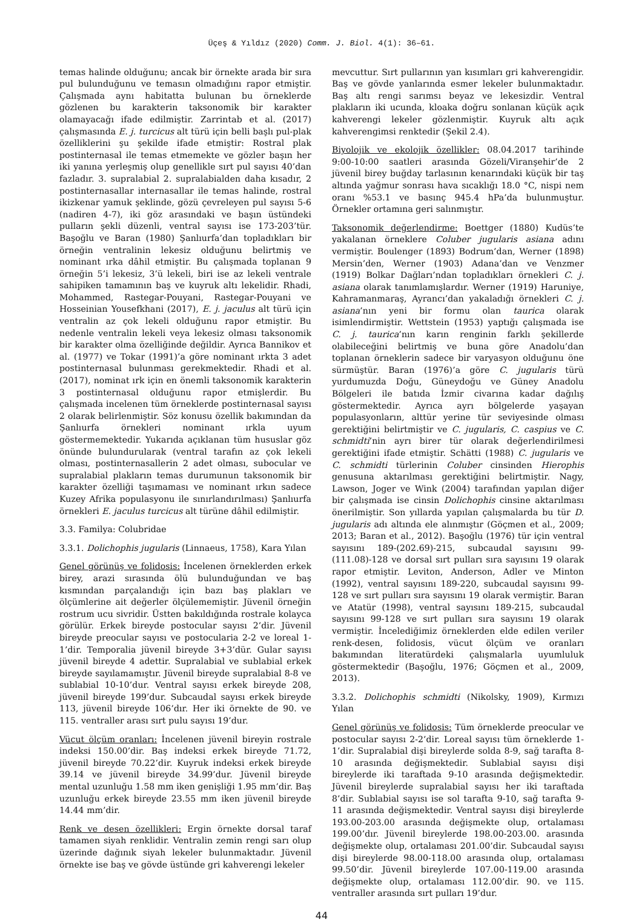Üçeş & Yıldız (2020) Comm. J. Biol. 4(1): 36–61.
temas halinde olduğunu; ancak bir örnekte arada bir sıra pul bulunduğunu ve temasın olmadığını rapor etmiştir. Çalışmada aynı habitatta bulunan bu örneklerde gözlenen bu karakterin taksonomik bir karakter olamayacağı ifade edilmiştir. Zarrintab et al. (2017) çalışmasında E. j. turcicus alt türü için belli başlı pul-plak özelliklerini şu şekilde ifade etmiştir: Rostral plak postinternasal ile temas etmemekte ve gözler başın her iki yanına yerleşmiş olup genellikle sırt pul sayısı 40’dan fazladır. 3. supralabial 2. supralabialden daha kısadır, 2 postinternasallar internasallar ile temas halinde, rostral ikizkenar yamuk şeklinde, gözü çevreleyen pul sayısı 5-6 (nadiren 4-7), iki göz arasındaki ve başın üstündeki pulların şekli düzenli, ventral sayısı ise 173-203’tür. Başoğlu ve Baran (1980) Şanlıurfa’dan topladıkları bir örneğin ventralinin lekesiz olduğunu belirtmiş ve nominant ırka dâhil etmiştir. Bu çalışmada toplanan 9 örneğin 5’i lekesiz, 3’ü lekeli, biri ise az lekeli ventrale sahipiken tamamının baş ve kuyruk altı lekelidir. Rhadi, Mohammed, Rastegar-Pouyani, Rastegar-Pouyani ve Hosseinian Yousefkhani (2017), E. j. jaculus alt türü için ventralin az çok lekeli olduğunu rapor etmiştir. Bu nedenle ventralin lekeli veya lekesiz olması taksonomik bir karakter olma özelliğinde değildir. Ayrıca Bannikov et al. (1977) ve Tokar (1991)’a göre nominant ırkta 3 adet postinternasal bulunması gerekmektedir. Rhadi et al. (2017), nominat ırk için en önemli taksonomik karakterin 3 postinternasal olduğunu rapor etmişlerdir. Bu çalışmada incelenen tüm örneklerde postinternasal sayısı 2 olarak belirlenmiştir. Söz konusu özellik bakımından da Şanlıurfa örnekleri nominant ırkla uyum göstermemektedir. Yukarıda açıklanan tüm hususlar göz önünde bulundurularak (ventral tarafın az çok lekeli olması, postinternasallerin 2 adet olması, subocular ve supralabial plakların temas durumunun taksonomik bir karakter özelliği taşımaması ve nominant ırkın sadece Kuzey Afrika populasyonu ile sınırlandırılması) Şanlıurfa örnekleri E. jaculus turcicus alt türüne dâhil edilmiştir.
3.3. Familya: Colubridae
3.3.1. Dolichophis jugularis (Linnaeus, 1758), Kara Yılan
Genel görünüş ve folidosis: İncelenen örneklerden erkek birey, arazi sırasında ölü bulunduğundan ve baş kısmından parçalandığı için bazı baş plakları ve ölçümlerine ait değerler ölçülememiştir. Jüvenil örneğin rostrum ucu sivridir. Üstten bakıldığında rostrale kolayca görülür. Erkek bireyde postocular sayısı 2’dir. Jüvenil bireyde preocular sayısı ve postocularia 2-2 ve loreal 1-1’dir. Temporalia jüvenil bireyde 3+3’dür. Gular sayısı jüvenil bireyde 4 adettir. Supralabial ve sublabial erkek bireyde sayılamamıştır. Jüvenil bireyde supralabial 8-8 ve sublabial 10-10’dur. Ventral sayısı erkek bireyde 208, jüvenil bireyde 199’dur. Subcaudal sayısı erkek bireyde 113, jüvenil bireyde 106’dır. Her iki örnekte de 90. ve 115. ventraller arası sırt pulu sayısı 19’dur.
Vücut ölçüm oranları: İncelenen jüvenil bireyin rostrale indeksi 150.00’dir. Baş indeksi erkek bireyde 71.72, jüvenil bireyde 70.22’dir. Kuyruk indeksi erkek bireyde 39.14 ve jüvenil bireyde 34.99’dur. Jüvenil bireyde mental uzunluğu 1.58 mm iken genişliği 1.95 mm’dir. Baş uzunluğu erkek bireyde 23.55 mm iken jüvenil bireyde 14.44 mm’dir.
Renk ve desen özellikleri: Ergin örnekte dorsal taraf tamamen siyah renklidir. Ventralin zemin rengi sarı olup üzerinde dağınık siyah lekeler bulunmaktadır. Jüvenil örnekte ise baş ve gövde üstünde gri kahverengi lekeler
mevcuttur. Sırt pullarının yan kısımları gri kahverengidir. Baş ve gövde yanlarında esmer lekeler bulunmaktadır. Baş altı rengi sarımsı beyaz ve lekesizdir. Ventral plakların iki ucunda, kloaka doğru sonlanan küçük açık kahverengi lekeler gözlenmiştir. Kuyruk altı açık kahverengimsi renktedir (Şekil 2.4).
Biyolojik ve ekolojik özellikler: 08.04.2017 tarihinde 9:00-10:00 saatleri arasında Gözeli/Viranşehir’de 2 jüvenil birey buğday tarlasının kenarındaki küçük bir taş altında yağmur sonrası hava sıcaklığı 18.0 °C, nispi nem oranı %53.1 ve basınç 945.4 hPa’da bulunmuştur. Örnekler ortamına geri salınmıştır.
Taksonomik değerlendirme: Boettger (1880) Kudüs’te yakalanan örneklere Coluber jugularis asiana adını vermiştir. Boulenger (1893) Bodrum’dan, Werner (1898) Mersin’den, Werner (1903) Adana’dan ve Venzmer (1919) Bolkar Dağları’ndan topladıkları örnekleri C. j. asiana olarak tanımlamışlardır. Werner (1919) Haruniye, Kahramanmaraş, Ayrancı’dan yakaladığı örnekleri C. j. asiana’nın yeni bir formu olan taurica olarak isimlendirmiştir. Wettstein (1953) yaptığı çalışmada ise C. j. taurica’nın karın renginin farklı şekillerde olabileceğini belirtmiş ve buna göre Anadolu’dan toplanan örneklerin sadece bir varyasyon olduğunu öne sürmüştür. Baran (1976)’a göre C. jugularis türü yurdumuzda Doğu, Güneydoğu ve Güney Anadolu Bölgeleri ile batıda İzmir civarına kadar dağılış göstermektedir. Ayrıca ayrı bölgelerde yaşayan populasyonların, alttür yerine tür seviyesinde olması gerektiğini belirtmiştir ve C. jugularis, C. caspius ve C. schmidti’nin ayrı birer tür olarak değerlendirilmesi gerektiğini ifade etmiştir. Schätti (1988) C. jugularis ve C. schmidti türlerinin Coluber cinsinden Hierophis genusuna aktarılması gerektiğini belirtmiştir. Nagy, Lawson, Joger ve Wink (2004) tarafından yapılan diğer bir çalışmada ise cinsin Dolichophis cinsine aktarılması önerilmiştir. Son yıllarda yapılan çalışmalarda bu tür D. jugularis adı altında ele alınmıştır (Göçmen et al., 2009; 2013; Baran et al., 2012). Başoğlu (1976) tür için ventral sayısını 189-(202.69)-215, subcaudal sayısını 99-(111.08)-128 ve dorsal sırt pulları sıra sayısını 19 olarak rapor etmiştir. Leviton, Anderson, Adler ve Minton (1992), ventral sayısını 189-220, subcaudal sayısını 99-128 ve sırt pulları sıra sayısını 19 olarak vermiştir. Baran ve Atatür (1998), ventral sayısını 189-215, subcaudal sayısını 99-128 ve sırt pulları sıra sayısını 19 olarak vermiştir. İncelediğimiz örneklerden elde edilen veriler renk-desen, folidosis, vücut ölçüm ve oranları bakımından literatürdeki çalışmalarla uyumluluk göstermektedir (Başoğlu, 1976; Göçmen et al., 2009, 2013).
3.3.2. Dolichophis schmidti (Nikolsky, 1909), Kırmızı Yılan
Genel görünüş ve folidosis: Tüm örneklerde preocular ve postocular sayısı 2-2’dir. Loreal sayısı tüm örneklerde 1-1’dir. Supralabial dişi bireylerde solda 8-9, sağ tarafta 8-10 arasında değişmektedir. Sublabial sayısı dişi bireylerde iki taraftada 9-10 arasında değişmektedir. Jüvenil bireylerde supralabial sayısı her iki taraftada 8’dir. Sublabial sayısı ise sol tarafta 9-10, sağ tarafta 9-11 arasında değişmektedir. Ventral sayısı dişi bireylerde 193.00-203.00 arasında değişmekte olup, ortalaması 199.00’dır. Jüvenil bireylerde 198.00-203.00. arasında değişmekte olup, ortalaması 201.00’dir. Subcaudal sayısı dişi bireylerde 98.00-118.00 arasında olup, ortalaması 99.50’dir. Jüvenil bireylerde 107.00-119.00 arasında değişmekte olup, ortalaması 112.00’dir. 90. ve 115. ventraller arasında sırt pulları 19’dur.
44